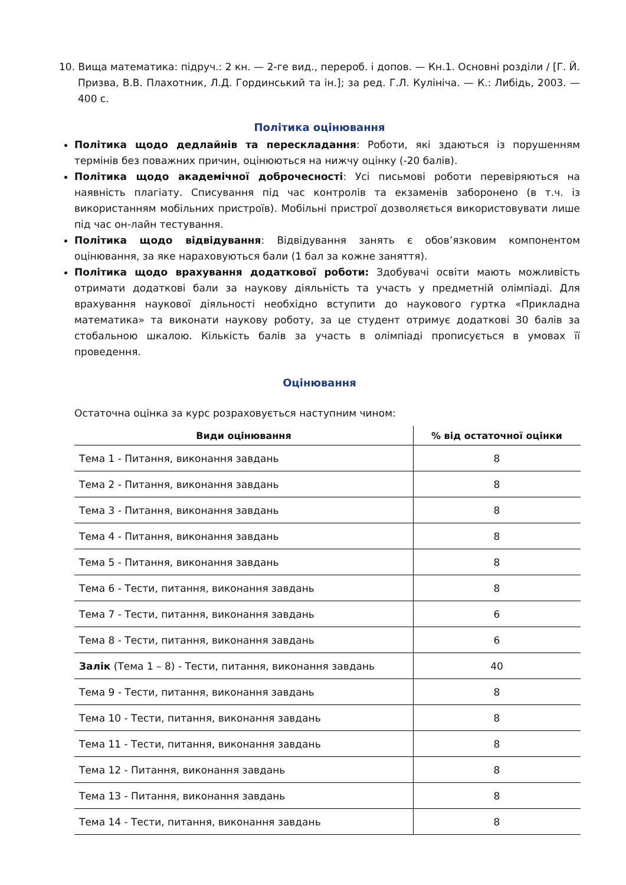10. Вища математика: підруч.: 2 кн. — 2-ге вид., перероб. і допов. — Кн.1. Основні розділи / [Г. Й. Призва, В.В. Плахотник, Л.Д. Гординський та ін.]; за ред. Г.Л. Кулініча. — К.: Либідь, 2003. — 400 с.
Політика оцінювання
Політика щодо дедлайнів та перескладання: Роботи, які здаються із порушенням термінів без поважних причин, оцінюються на нижчу оцінку (-20 балів).
Політика щодо академічної доброчесності: Усі письмові роботи перевіряються на наявність плагіату. Списування під час контролів та екзаменів заборонено (в т.ч. із використанням мобільних пристроїв). Мобільні пристрої дозволяється використовувати лише під час он-лайн тестування.
Політика щодо відвідування: Відвідування занять є обов’язковим компонентом оцінювання, за яке нараховуються бали (1 бал за кожне заняття).
Політика щодо врахування додаткової роботи: Здобувачі освіти мають можливість отримати додаткові бали за наукову діяльність та участь у предметній олімпіаді. Для врахування наукової діяльності необхідно вступити до наукового гуртка «Прикладна математика» та виконати наукову роботу, за це студент отримує додаткові 30 балів за стобальною шкалою. Кількість балів за участь в олімпіаді прописується в умовах її проведення.
Оцінювання
Остаточна оцінка за курс розраховується наступним чином:
| Види оцінювання | % від остаточної оцінки |
| --- | --- |
| Тема 1 - Питання, виконання завдань | 8 |
| Тема 2 - Питання, виконання завдань | 8 |
| Тема 3 - Питання, виконання завдань | 8 |
| Тема 4 - Питання, виконання завдань | 8 |
| Тема 5 - Питання, виконання завдань | 8 |
| Тема 6 - Тести, питання, виконання завдань | 8 |
| Тема 7 - Тести, питання, виконання завдань | 6 |
| Тема 8 - Тести, питання, виконання завдань | 6 |
| Залік (Тема 1 – 8) - Тести, питання, виконання завдань | 40 |
| Тема 9 - Тести, питання, виконання завдань | 8 |
| Тема 10 - Тести, питання, виконання завдань | 8 |
| Тема 11 - Тести, питання, виконання завдань | 8 |
| Тема 12 - Питання, виконання завдань | 8 |
| Тема 13 - Питання, виконання завдань | 8 |
| Тема 14 - Тести, питання, виконання завдань | 8 |